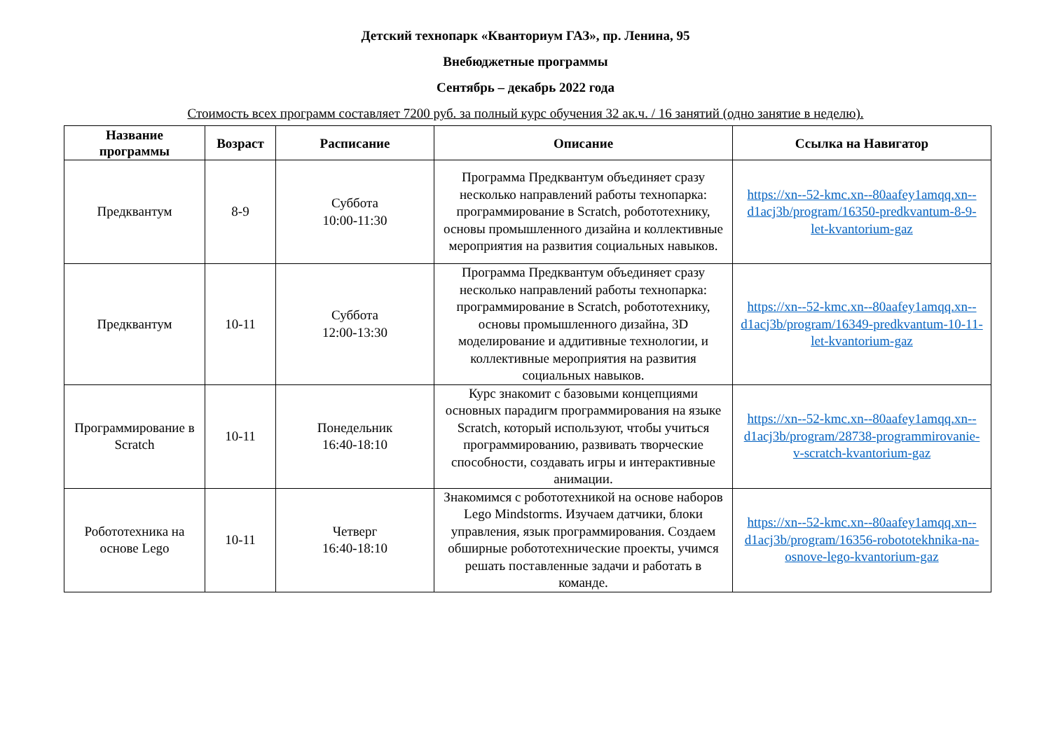Детский технопарк «Кванториум ГАЗ», пр. Ленина, 95
Внебюджетные программы
Сентябрь – декабрь 2022 года
Стоимость всех программ составляет 7200 руб. за полный курс обучения 32 ак.ч. / 16 занятий (одно занятие в неделю).
| Название программы | Возраст | Расписание | Описание | Ссылка на Навигатор |
| --- | --- | --- | --- | --- |
| Предквантум | 8-9 | Суббота 10:00-11:30 | Программа Предквантум объединяет сразу несколько направлений работы технопарка: программирование в Scratch, робототехнику, основы промышленного дизайна и коллективные мероприятия на развития социальных навыков. | https://xn--52-kmc.xn--80aafey1amqq.xn--d1acj3b/program/16350-predkvantum-8-9-let-kvantorium-gaz |
| Предквантум | 10-11 | Суббота 12:00-13:30 | Программа Предквантум объединяет сразу несколько направлений работы технопарка: программирование в Scratch, робототехнику, основы промышленного дизайна, 3D моделирование и аддитивные технологии, и коллективные мероприятия на развития социальных навыков. | https://xn--52-kmc.xn--80aafey1amqq.xn--d1acj3b/program/16349-predkvantum-10-11-let-kvantorium-gaz |
| Программирование в Scratch | 10-11 | Понедельник 16:40-18:10 | Курс знакомит с базовыми концепциями основных парадигм программирования на языке Scratch, который используют, чтобы учиться программированию, развивать творческие способности, создавать игры и интерактивные анимации. | https://xn--52-kmc.xn--80aafey1amqq.xn--d1acj3b/program/28738-programmirovanie-v-scratch-kvantorium-gaz |
| Робототехника на основе Lego | 10-11 | Четверг 16:40-18:10 | Знакомимся с робототехникой на основе наборов Lego Mindstorms. Изучаем датчики, блоки управления, язык программирования. Создаем обширные робототехнические проекты, учимся решать поставленные задачи и работать в команде. | https://xn--52-kmc.xn--80aafey1amqq.xn--d1acj3b/program/16356-robototekhnika-na-osnove-lego-kvantorium-gaz |